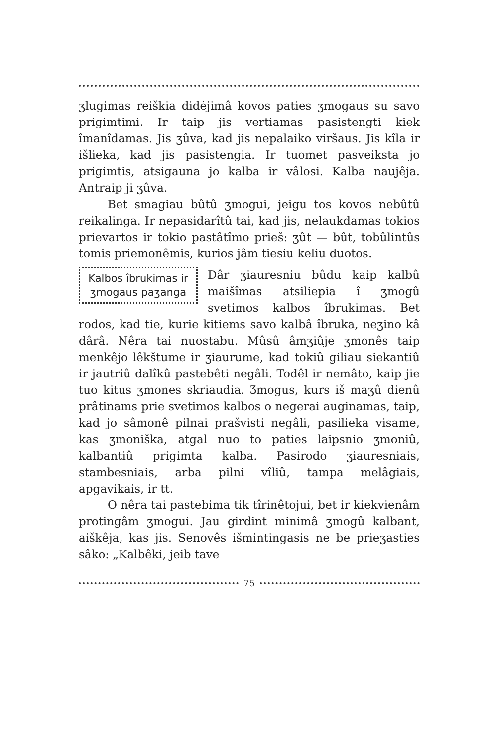ʒlugimas reiškia didėjimâ kovos paties ʒmogaus su savo prigimtimi. Ir taip jis vertiamas pasistengti kiek îmanîdamas. Jis ʒûva, kad jis nepalaiko viršaus. Jis kîla ir išlieka, kad jis pasistengia. Ir tuomet pasveiksta jo prigimtis, atsigauna jo kalba ir vâlosi. Kalba naujêja. Antraip ji ʒûva.
Bet smagiau bûtû ʒmogui, jeigu tos kovos nebûtû reikalinga. Ir nepasidarîtû tai, kad jis, nelaukdamas tokios prievartos ir tokio pastâtîmo prieš: ʒût — bût, tobûlintûs tomis priemonêmis, kurios jâm tiesiu keliu duotos.
Kalbos îbrukimas ir ʒmogaus paʒanga
Dâr ʒiauresniu bûdu kaip kalbû maišîmas atsiliepia î ʒmogû svetimos kalbos îbrukimas. Bet rodos, kad tie, kurie kitiems savo kalbâ îbruka, neʒino kâ dârâ. Nêra tai nuostabu. Mûsû âmʒiûje ʒmonês taip menkêjo lêkštume ir ʒiaurume, kad tokiû giliau siekantiû ir jautriû dalîkû pastebêti negâli. Todêl ir nemâto, kaip jie tuo kitus ʒmones skriaudia. Ʒmogus, kurs iš maʒû dienû prâtinams prie svetimos kalbos o negerai auginamas, taip, kad jo sâmonê pilnai prašvisti negâli, pasilieka visame, kas ʒmoniška, atgal nuo to paties laipsnio ʒmoniû, kalbantiû prigimta kalba. Pasirodo ʒiauresniais, stambesniais, arba pilni vîliû, tampa melâgiais, apgavikais, ir tt.
O nêra tai pastebima tik tîrinêtojui, bet ir kiekvienâm protingâm ʒmogui. Jau girdint minimâ ʒmogû kalbant, aiškêja, kas jis. Senovês išmintingasis ne be prieʒasties sâko: „Kalbêki, jeib tave
75